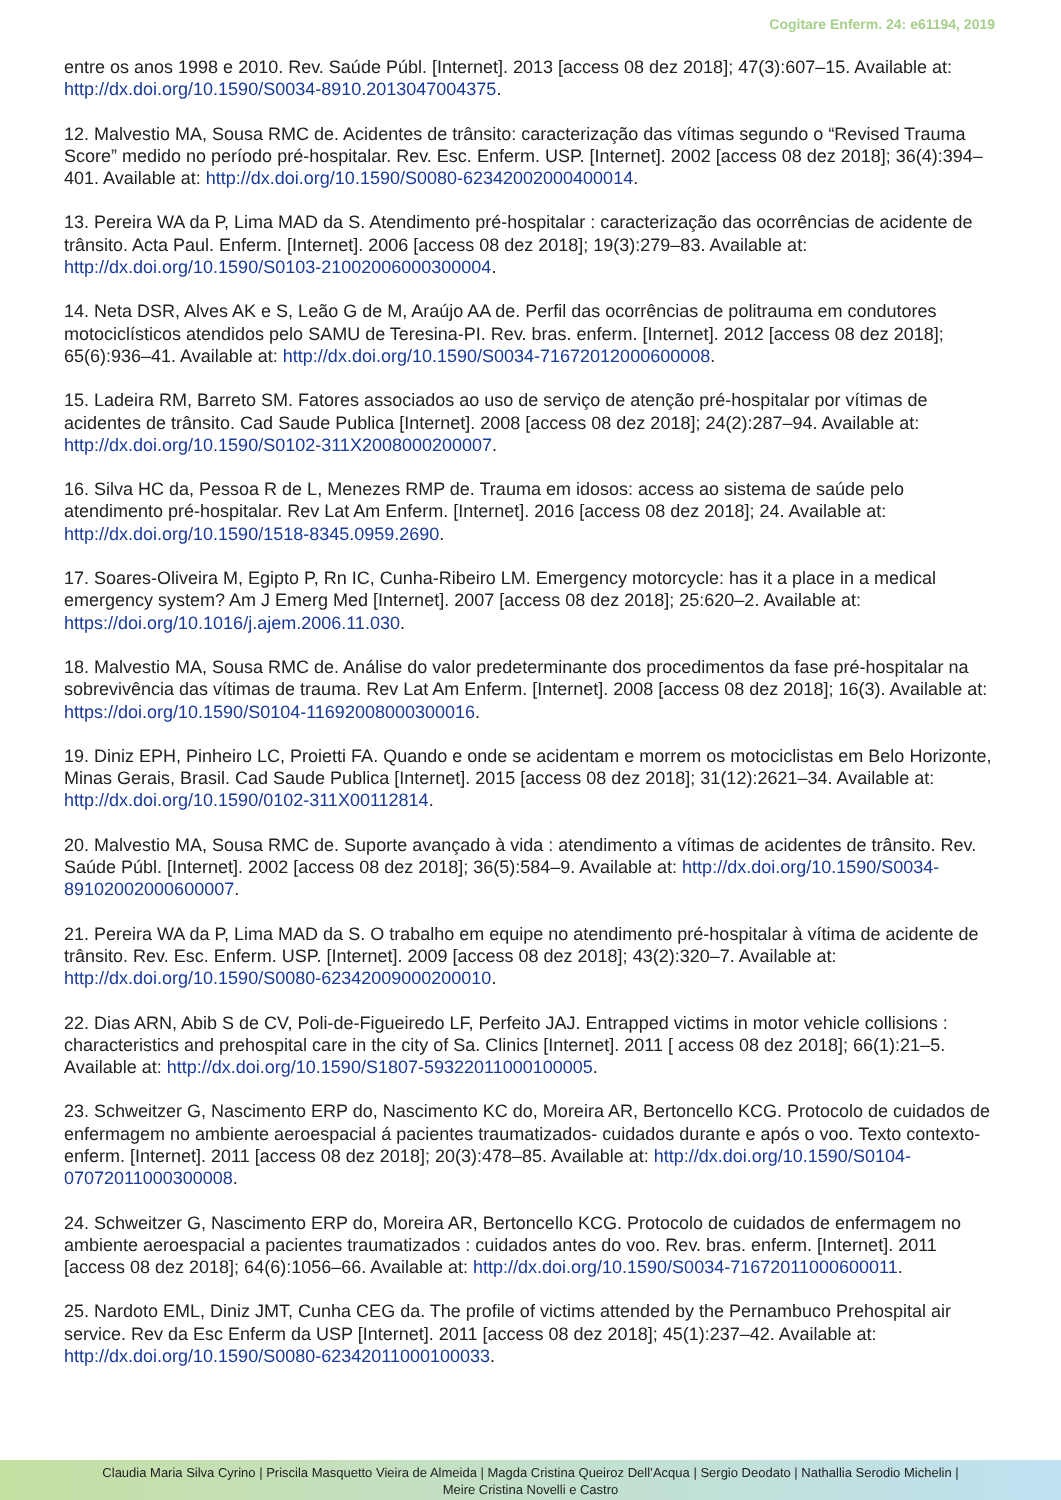Cogitare Enferm. 24: e61194, 2019
entre os anos 1998 e 2010. Rev. Saúde Públ. [Internet]. 2013 [access 08 dez 2018]; 47(3):607–15. Available at: http://dx.doi.org/10.1590/S0034-8910.2013047004375.
12. Malvestio MA, Sousa RMC de. Acidentes de trânsito: caracterização das vítimas segundo o “Revised Trauma Score” medido no período pré-hospitalar. Rev. Esc. Enferm. USP. [Internet]. 2002 [access 08 dez 2018]; 36(4):394–401. Available at: http://dx.doi.org/10.1590/S0080-62342002000400014.
13. Pereira WA da P, Lima MAD da S. Atendimento pré-hospitalar : caracterização das ocorrências de acidente de trânsito. Acta Paul. Enferm. [Internet]. 2006 [access 08 dez 2018]; 19(3):279–83. Available at: http://dx.doi.org/10.1590/S0103-21002006000300004.
14. Neta DSR, Alves AK e S, Leão G de M, Araújo AA de. Perfil das ocorrências de politrauma em condutores motociclísticos atendidos pelo SAMU de Teresina-PI. Rev. bras. enferm. [Internet]. 2012 [access 08 dez 2018]; 65(6):936–41. Available at: http://dx.doi.org/10.1590/S0034-71672012000600008.
15. Ladeira RM, Barreto SM. Fatores associados ao uso de serviço de atenção pré-hospitalar por vítimas de acidentes de trânsito. Cad Saude Publica [Internet]. 2008 [access 08 dez 2018]; 24(2):287–94. Available at: http://dx.doi.org/10.1590/S0102-311X2008000200007.
16. Silva HC da, Pessoa R de L, Menezes RMP de. Trauma em idosos: access ao sistema de saúde pelo atendimento pré-hospitalar. Rev Lat Am Enferm. [Internet]. 2016 [access 08 dez 2018]; 24. Available at: http://dx.doi.org/10.1590/1518-8345.0959.2690.
17. Soares-Oliveira M, Egipto P, Rn IC, Cunha-Ribeiro LM. Emergency motorcycle: has it a place in a medical emergency system? Am J Emerg Med [Internet]. 2007 [access 08 dez 2018]; 25:620–2. Available at: https://doi.org/10.1016/j.ajem.2006.11.030.
18. Malvestio MA, Sousa RMC de. Análise do valor predeterminante dos procedimentos da fase pré-hospitalar na sobrevivência das vítimas de trauma. Rev Lat Am Enferm. [Internet]. 2008 [access 08 dez 2018]; 16(3). Available at: https://doi.org/10.1590/S0104-11692008000300016.
19. Diniz EPH, Pinheiro LC, Proietti FA. Quando e onde se acidentam e morrem os motociclistas em Belo Horizonte, Minas Gerais, Brasil. Cad Saude Publica [Internet]. 2015 [access 08 dez 2018]; 31(12):2621–34. Available at: http://dx.doi.org/10.1590/0102-311X00112814.
20. Malvestio MA, Sousa RMC de. Suporte avançado à vida : atendimento a vítimas de acidentes de trânsito. Rev. Saúde Públ. [Internet]. 2002 [access 08 dez 2018]; 36(5):584–9. Available at: http://dx.doi.org/10.1590/S0034-89102002000600007.
21. Pereira WA da P, Lima MAD da S. O trabalho em equipe no atendimento pré-hospitalar à vítima de acidente de trânsito. Rev. Esc. Enferm. USP. [Internet]. 2009 [access 08 dez 2018]; 43(2):320–7. Available at: http://dx.doi.org/10.1590/S0080-62342009000200010.
22. Dias ARN, Abib S de CV, Poli-de-Figueiredo LF, Perfeito JAJ. Entrapped victims in motor vehicle collisions : characteristics and prehospital care in the city of Sa. Clinics [Internet]. 2011 [ access 08 dez 2018]; 66(1):21–5. Available at: http://dx.doi.org/10.1590/S1807-59322011000100005.
23. Schweitzer G, Nascimento ERP do, Nascimento KC do, Moreira AR, Bertoncello KCG. Protocolo de cuidados de enfermagem no ambiente aeroespacial á pacientes traumatizados- cuidados durante e após o voo. Texto contexto- enferm. [Internet]. 2011 [access 08 dez 2018]; 20(3):478–85. Available at: http://dx.doi.org/10.1590/S0104-07072011000300008.
24. Schweitzer G, Nascimento ERP do, Moreira AR, Bertoncello KCG. Protocolo de cuidados de enfermagem no ambiente aeroespacial a pacientes traumatizados : cuidados antes do voo. Rev. bras. enferm. [Internet]. 2011 [access 08 dez 2018]; 64(6):1056–66. Available at: http://dx.doi.org/10.1590/S0034-71672011000600011.
25. Nardoto EML, Diniz JMT, Cunha CEG da. The profile of victims attended by the Pernambuco Prehospital air service. Rev da Esc Enferm da USP [Internet]. 2011 [access 08 dez 2018]; 45(1):237–42. Available at: http://dx.doi.org/10.1590/S0080-62342011000100033.
Claudia Maria Silva Cyrino | Priscila Masquetto Vieira de Almeida | Magda Cristina Queiroz Dell’Acqua | Sergio Deodato | Nathallia Serodio Michelin |
Meire Cristina Novelli e Castro